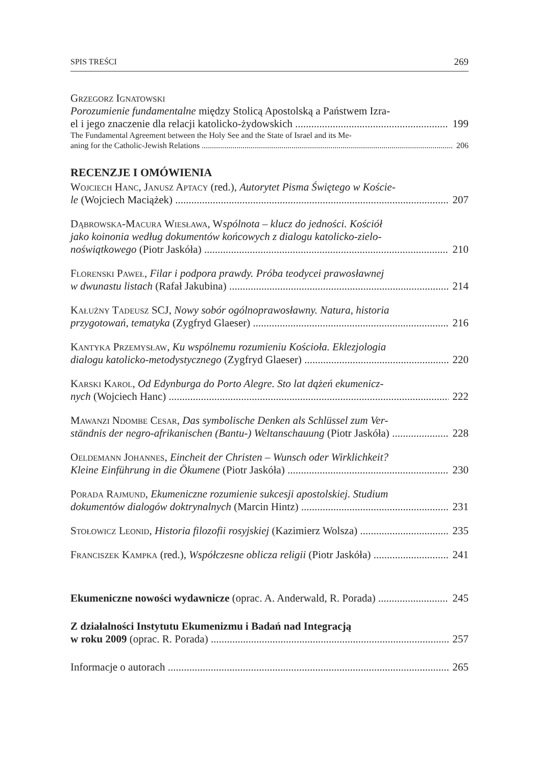SPIS TREŚCI 269
Grzegorz Ignatowski
Porozumienie fundamentalne między Stolicą Apostolską a Państwem Izra-
el i jego znaczenie dla relacji katolicko-żydowskich 199
The Fundamental Agreement between the Holy See and the State of Israel and its Me-
aning for the Catholic-Jewish Relations 206
RECENZJE I OMÓWIENIA
Wojciech Hanc, Janusz Aptacy (red.), Autorytet Pisma Świętego w Koście-
le (Wojciech Maciążek) 207
Dąbrowska-Macura Wiesława, Wspólnota – klucz do jedności. Kościół
jako koinonia według dokumentów końcowych z dialogu katolicko-zielo-
noświątkowego (Piotr Jaskóła) 210
Florenski Paweł, Filar i podpora prawdy. Próba teodycei prawosławnej
w dwunastu listach (Rafał Jakubina) 214
Kałużny Tadeusz SCJ, Nowy sobór ogólnoprawosławny. Natura, historia
przygotowań, tematyka (Zygfryd Glaeser) 216
Kantyka Przemysław, Ku wspólnemu rozumieniu Kościoła. Eklezjologia
dialogu katolicko-metodystycznego (Zygfryd Glaeser) 220
Karski Karol, Od Edynburga do Porto Alegre. Sto lat dążeń ekumenicz-
nych (Wojciech Hanc) 222
Mawanzi Ndombe Cesar, Das symbolische Denken als Schlüssel zum Ver-
ständnis der negro-afrikanischen (Bantu-) Weltanschauung (Piotr Jaskóła) 228
Oeldemann Johannes, Eincheit der Christen – Wunsch oder Wirklichkeit?
Kleine Einführung in die Ökumene (Piotr Jaskóła) 230
Porada Rajmund, Ekumeniczne rozumienie sukcesji apostolskiej. Studium
dokumentów dialogów doktrynalnych (Marcin Hintz) 231
Stołowicz Leonid, Historia filozofii rosyjskiej (Kazimierz Wolsza) 235
Franciszek Kampka (red.), Współczesne oblicza religii (Piotr Jaskóła) 241
Ekumeniczne nowości wydawnicze (oprac. A. Anderwald, R. Porada) 245
Z działalności Instytutu Ekumenizmu i Badań nad Integracją
w roku 2009 (oprac. R. Porada) 257
Informacje o autorach 265